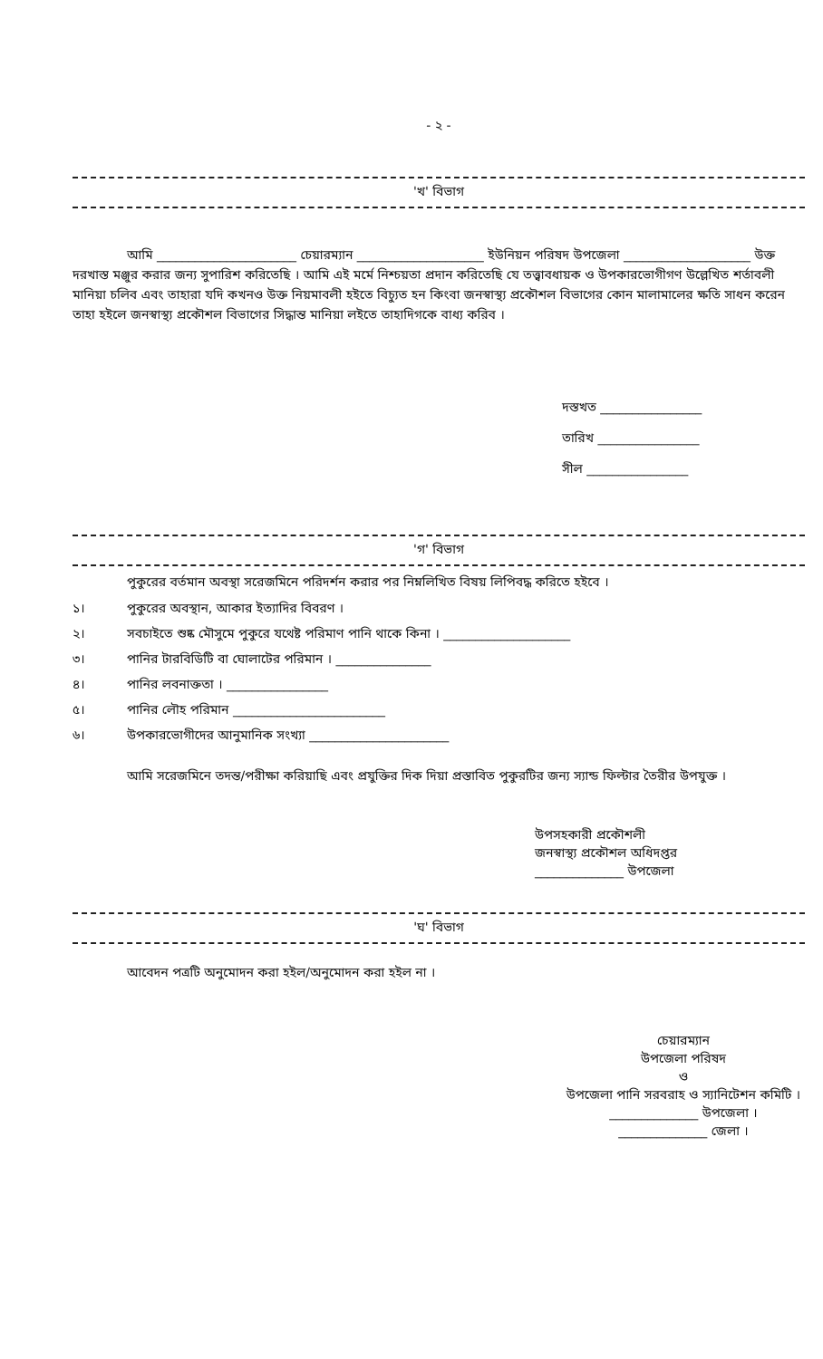- ২ -
'খ' বিভাগ
আমি ______________________ চেয়ারম্যান ____________________ ইউনিয়ন পরিষদ উপজেলা ____________________ উক্ত দরখাস্ত মঞ্জুর করার জন্য সুপারিশ করিতেছি । আমি এই মর্মে নিশ্চয়তা প্রদান করিতেছি যে তত্ত্বাবধায়ক ও উপকারভোগীগণ উল্লেখিত শর্তাবলী মানিয়া চলিব এবং তাহারা যদি কখনও উক্ত নিয়মাবলী হইতে বিচ্যুত হন কিংবা জনস্বাস্থ্য প্রকৌশল বিভাগের কোন মালামালের ক্ষতি সাধন করেন তাহা হইলে জনস্বাস্থ্য প্রকৌশল বিভাগের সিদ্ধান্ত মানিয়া লইতে তাহাদিগকে বাধ্য করিব ।
দস্তখত ________________
তারিখ ________________
সীল ________________
'গ' বিভাগ
পুকুরের বর্তমান অবস্থা সরেজমিনে পরিদর্শন করার পর নিম্নলিখিত বিষয় লিপিবদ্ধ করিতে হইবে ।
১। পুকুরের অবস্থান, আকার ইত্যাদির বিবরণ ।
২। সবচাইতে শুষ্ক মৌসুমে পুকুরে যথেষ্ট পরিমাণ পানি থাকে কিনা । ____________________
৩। পানির টারবিডিটি বা ঘোলাটের পরিমান । _______________
৪। পানির লবনাক্ততা । ________________
৫। পানির লৌহ পরিমান ________________________
৬। উপকারভোগীদের আনুমানিক সংখ্যা ______________________
আমি সরেজমিনে তদন্ত/পরীক্ষা করিয়াছি এবং প্রযুক্তির দিক দিয়া প্রস্তাবিত পুকুরটির জন্য স্যান্ড ফিল্টার তৈরীর উপযুক্ত ।
উপসহকারী প্রকৌশলী
জনস্বাস্থ্য প্রকৌশল অধিদপ্তর
______________ উপজেলা
'ঘ' বিভাগ
আবেদন পত্রটি অনুমোদন করা হইল/অনুমোদন করা হইল না ।
চেয়ারম্যান
উপজেলা পরিষদ
ও
উপজেলা পানি সরবরাহ ও স্যানিটেশন কমিটি ।
______________ উপজেলা ।
______________ জেলা ।